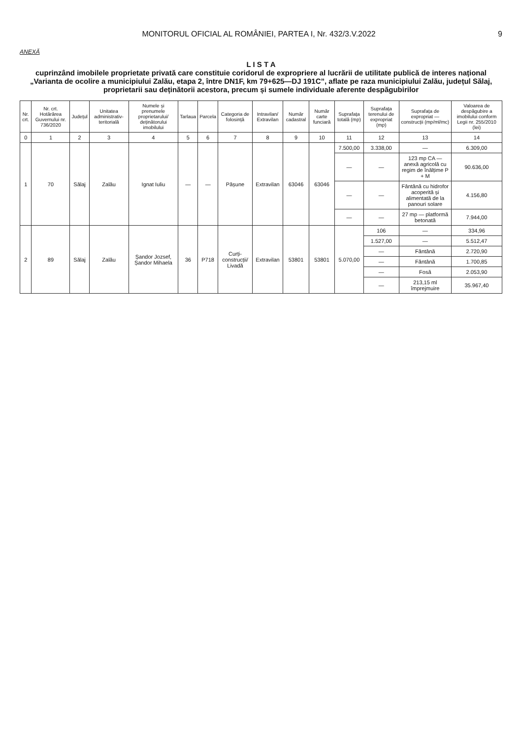MONITORUL OFICIAL AL ROMÂNIEI, PARTEA I, Nr. 432/3.V.2022 9
ANEXĂ
L I S T A
cuprinzând imobilele proprietate privată care constituie coridorul de expropriere al lucrării de utilitate publică de interes național „Varianta de ocolire a municipiului Zalău, etapa 2, între DN1F, km 79+625—DJ 191C”, aflate pe raza municipiului Zalău, județul Sălaj, proprietarii sau deținătorii acestora, precum și sumele individuale aferente despăgubirilor
| Nr. crt. | Nr. crt. Hotărârea Guvernului nr. 736/2020 | Județul | Unitatea administrativ-teritorială | Numele și prenumele proprietarului/ deținătorului imobilului | Tarlaua | Parcela | Categoria de folosință | Intravilan/ Extravilan | Număr cadastral | Număr carte funciară | Suprafața totală (mp) | Suprafața terenului de expropriat (mp) | Suprafața de expropriat — construcții (mp/ml/mc) | Valoarea de despăgubire a imobilului conform Legii nr. 255/2010 (lei) |
| --- | --- | --- | --- | --- | --- | --- | --- | --- | --- | --- | --- | --- | --- | --- |
| 0 | 1 | 2 | 3 | 4 | 5 | 6 | 7 | 8 | 9 | 10 | 11 | 12 | 13 | 14 |
| 1 | 70 | Sălaj | Zalău | Ignat Iuliu | — | — | Pășune | Extravilan | 63046 | 63046 | 7.500,00 | 3.338,00 | — | 6.309,00 |
| | | | | | | | | | | | — | — | 123 mp CA — anexă agricolă cu regim de înălțime P + M | 90.636,00 |
| | | | | | | | | | | | — | — | Fântână cu hidrofor acoperită și alimentată de la panouri solare | 4.156,80 |
| | | | | | | | | | | | — | — | 27 mp — platformă betonată | 7.944,00 |
| 2 | 89 | Sălaj | Zalău | Șandor Jozsef, Șandor Mihaela | 36 | P718 | Curți-construcții/ Livadă | Extravilan | 53801 | 53801 | 5.070,00 | 106 | — | 334,96 |
| | | | | | | | | | | | | 1.527,00 | — | 5.512,47 |
| | | | | | | | | | | | | — | Fântână | 2.720,90 |
| | | | | | | | | | | | | — | Fântână | 1.700,85 |
| | | | | | | | | | | | | — | Fosă | 2.053,90 |
| | | | | | | | | | | | | — | 213,15 ml împrejmuire | 35.967,40 |